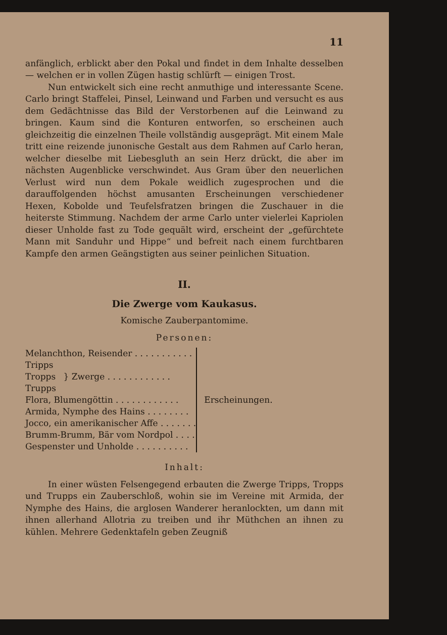11
anfänglich, erblickt aber den Pokal und findet in dem Inhalte desselben — welchen er in vollen Zügen hastig schlürft — einigen Trost.
Nun entwickelt sich eine recht anmuthige und interessante Scene. Carlo bringt Staffelei, Pinsel, Leinwand und Farben und versucht es aus dem Gedächtnisse das Bild der Verstorbenen auf die Leinwand zu bringen. Kaum sind die Konturen entworfen, so erscheinen auch gleichzeitig die einzelnen Theile vollständig ausgeprägt. Mit einem Male tritt eine reizende junonische Gestalt aus dem Rahmen auf Carlo heran, welcher dieselbe mit Liebesgluth an sein Herz drückt, die aber im nächsten Augenblicke verschwindet. Aus Gram über den neuerlichen Verlust wird nun dem Pokale weidlich zugesprochen und die darauffolgenden höchst amusanten Erscheinungen verschiedener Hexen, Kobolde und Teufelsfratzen bringen die Zuschauer in die heiterste Stimmung. Nachdem der arme Carlo unter vielerlei Kapriolen dieser Unholde fast zu Tode gequält wird, erscheint der „gefürchtete Mann mit Sanduhr und Hippe“ und befreit nach einem furchtbaren Kampfe den armen Geängstigten aus seiner peinlichen Situation.
II.
Die Zwerge vom Kaukasus.
Komische Zauberpantomime.
Personen:
| Melanchthon, Reisender . . . . . . . . . . . | | Erscheinungen. |
| Tripps Tropps Trupps | } Zwerge . . . . . . . . . . . . | |
| Flora, Blumengöttin . . . . . . . . . . . . | | |
| Armida, Nymphe des Hains . . . . . . . . | | |
| Jocco, ein amerikanischer Affe . . . . . . . | | |
| Brumm-Brumm, Bär vom Nordpol . . . . | | |
| Gespenster und Unholde . . . . . . . . . . | | |
Inhalt:
In einer wüsten Felsengegend erbauten die Zwerge Tripps, Tropps und Trupps ein Zauberschloß, wohin sie im Vereine mit Armida, der Nymphe des Hains, die arglosen Wanderer heranlockten, um dann mit ihnen allerhand Allotria zu treiben und ihr Müthchen an ihnen zu kühlen. Mehrere Gedenktafeln geben Zeugniß